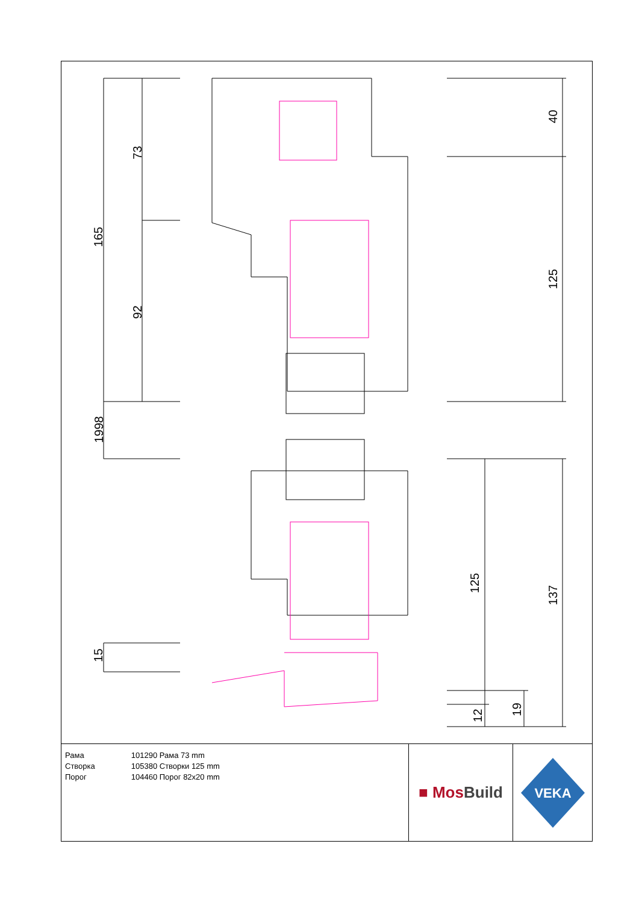165
73
92
1998
15
40
125
125
137
12 19
| Рама | 101290 Рама 73 mm |
| Створка | 105380 Створки 125 mm |
| Порог | 104460 Порог 82x20 mm |
■ MosBuild
VEKA